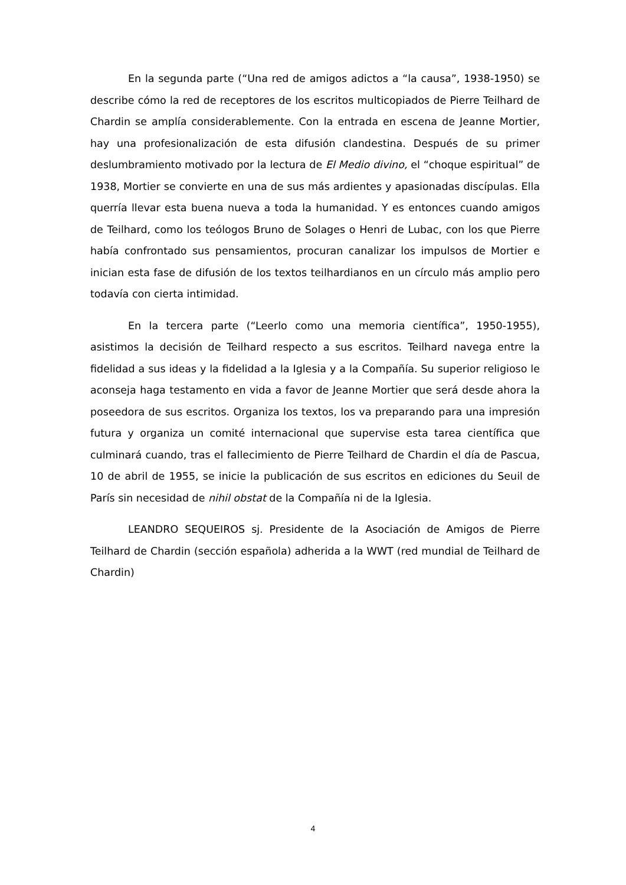En la segunda parte (“Una red de amigos adictos a “la causa”, 1938-1950) se describe cómo la red de receptores de los escritos multicopiados de Pierre Teilhard de Chardin se amplía considerablemente. Con la entrada en escena de Jeanne Mortier, hay una profesionalización de esta difusión clandestina. Después de su primer deslumbramiento motivado por la lectura de El Medio divino, el “choque espiritual” de 1938, Mortier se convierte en una de sus más ardientes y apasionadas discípulas. Ella querría llevar esta buena nueva a toda la humanidad. Y es entonces cuando amigos de Teilhard, como los teólogos Bruno de Solages o Henri de Lubac, con los que Pierre había confrontado sus pensamientos, procuran canalizar los impulsos de Mortier e inician esta fase de difusión de los textos teilhardianos en un círculo más amplio pero todavía con cierta intimidad.
En la tercera parte (“Leerlo como una memoria científica”, 1950-1955), asistimos la decisión de Teilhard respecto a sus escritos. Teilhard navega entre la fidelidad a sus ideas y la fidelidad a la Iglesia y a la Compañía. Su superior religioso le aconseja haga testamento en vida a favor de Jeanne Mortier que será desde ahora la poseedora de sus escritos. Organiza los textos, los va preparando para una impresión futura y organiza un comité internacional que supervise esta tarea científica que culminará cuando, tras el fallecimiento de Pierre Teilhard de Chardin el día de Pascua, 10 de abril de 1955, se inicie la publicación de sus escritos en ediciones du Seuil de París sin necesidad de nihil obstat de la Compañía ni de la Iglesia.
LEANDRO SEQUEIROS sj. Presidente de la Asociación de Amigos de Pierre Teilhard de Chardin (sección española) adherida a la WWT (red mundial de Teilhard de Chardin)
4